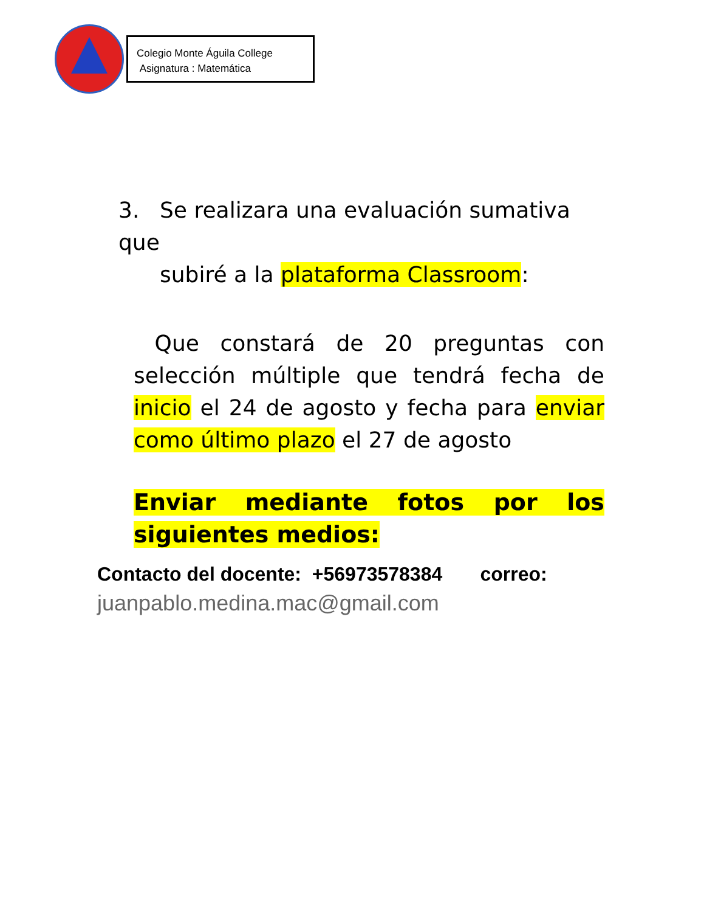Colegio Monte Águila College
Asignatura : Matemática
3. Se realizara una evaluación sumativa que
subiré a la plataforma Classroom:
Que constará de 20 preguntas con selección múltiple que tendrá fecha de inicio el 24 de agosto y fecha para enviar como último plazo el 27 de agosto
Enviar mediante fotos por los siguientes medios:
Contacto del docente: +56973578384 correo:
juanpablo.medina.mac@gmail.com